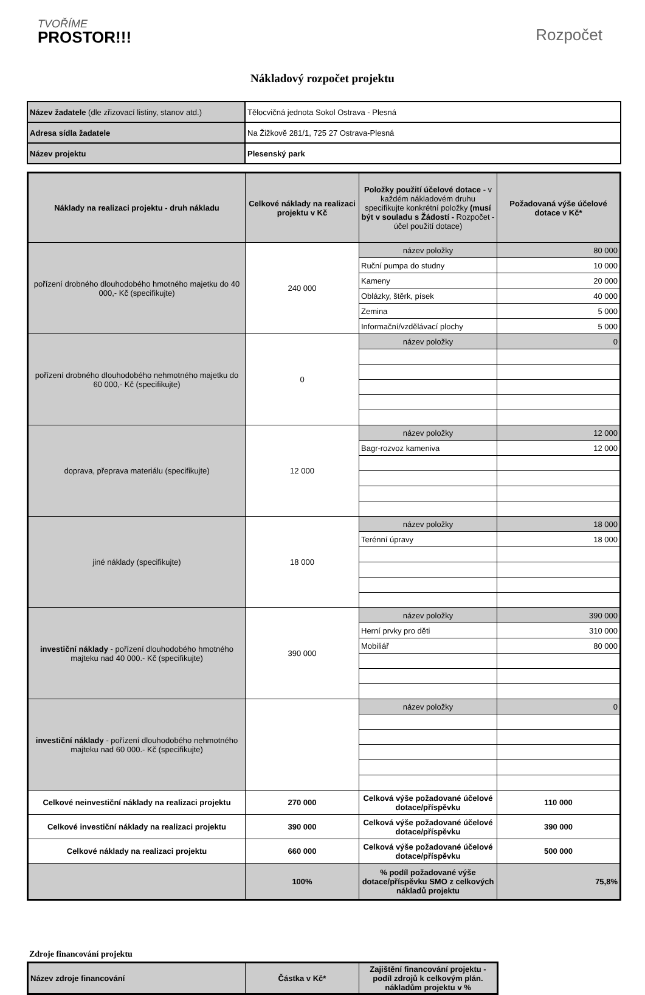TVOŘÍME
PROSTOR!!!
Rozpočet
Nákladový rozpočet projektu
| Název žadatele (dle zřizovací listiny, stanov atd.) | Tělocvičná jednota Sokol Ostrava - Plesná |
| Adresa sídla žadatele | Na Žižkově 281/1, 725 27 Ostrava-Plesná |
| Název projektu | Plesenský park |
| Náklady na realizaci projektu - druh nákladu | Celkové náklady na realizaci projektu v Kč | Položky použití účelové dotace - v každém nákladovém druhu specifikujte konkrétní položky (musí být v souladu s Žádostí - Rozpočet - účel použití dotace) | Požadovaná výše účelové dotace v Kč* |
| --- | --- | --- | --- |
| pořízení drobného dlouhodobého hmotného majetku do 40 000,- Kč (specifikujte) | 240 000 | název položky | 80 000 |
| | | Ruční pumpa do studny | 10 000 |
| | | Kameny | 20 000 |
| | | Oblázky, štěrk, písek | 40 000 |
| | | Zemina | 5 000 |
| | | Informační/vzdělávací plochy | 5 000 |
| pořízení drobného dlouhodobého nehmotného majetku do 60 000,- Kč (specifikujte) | 0 | název položky | 0 |
| doprava, přeprava materiálu (specifikujte) | 12 000 | název položky | 12 000 |
| | | Bagr-rozvoz kameniva | 12 000 |
| jiné náklady (specifikujte) | 18 000 | název položky | 18 000 |
| | | Terénní úpravy | 18 000 |
| investiční náklady - pořízení dlouhodobého hmotného majteku nad 40 000.- Kč (specifikujte) | 390 000 | název položky | 390 000 |
| | | Herní prvky pro děti | 310 000 |
| | | Mobiliář | 80 000 |
| investiční náklady - pořízení dlouhodobého nehmotného majteku nad 60 000.- Kč (specifikujte) | | název položky | 0 |
| Celkové neinvestiční náklady na realizaci projektu | 270 000 | Celková výše požadované účelové dotace/příspěvku | 110 000 |
| Celkové investiční náklady na realizaci projektu | 390 000 | Celková výše požadované účelové dotace/příspěvku | 390 000 |
| Celkové náklady na realizaci projektu | 660 000 | Celková výše požadované účelové dotace/příspěvku | 500 000 |
| | 100% | % podíl požadované výše dotace/příspěvku SMO z celkových nákladů projektu | 75,8% |
Zdroje financování projektu
| Název zdroje financování | Částka v Kč* | Zajištění financování projektu - podíl zdrojů k celkovým plán. nákladům projektu v % |
| --- | --- | --- |